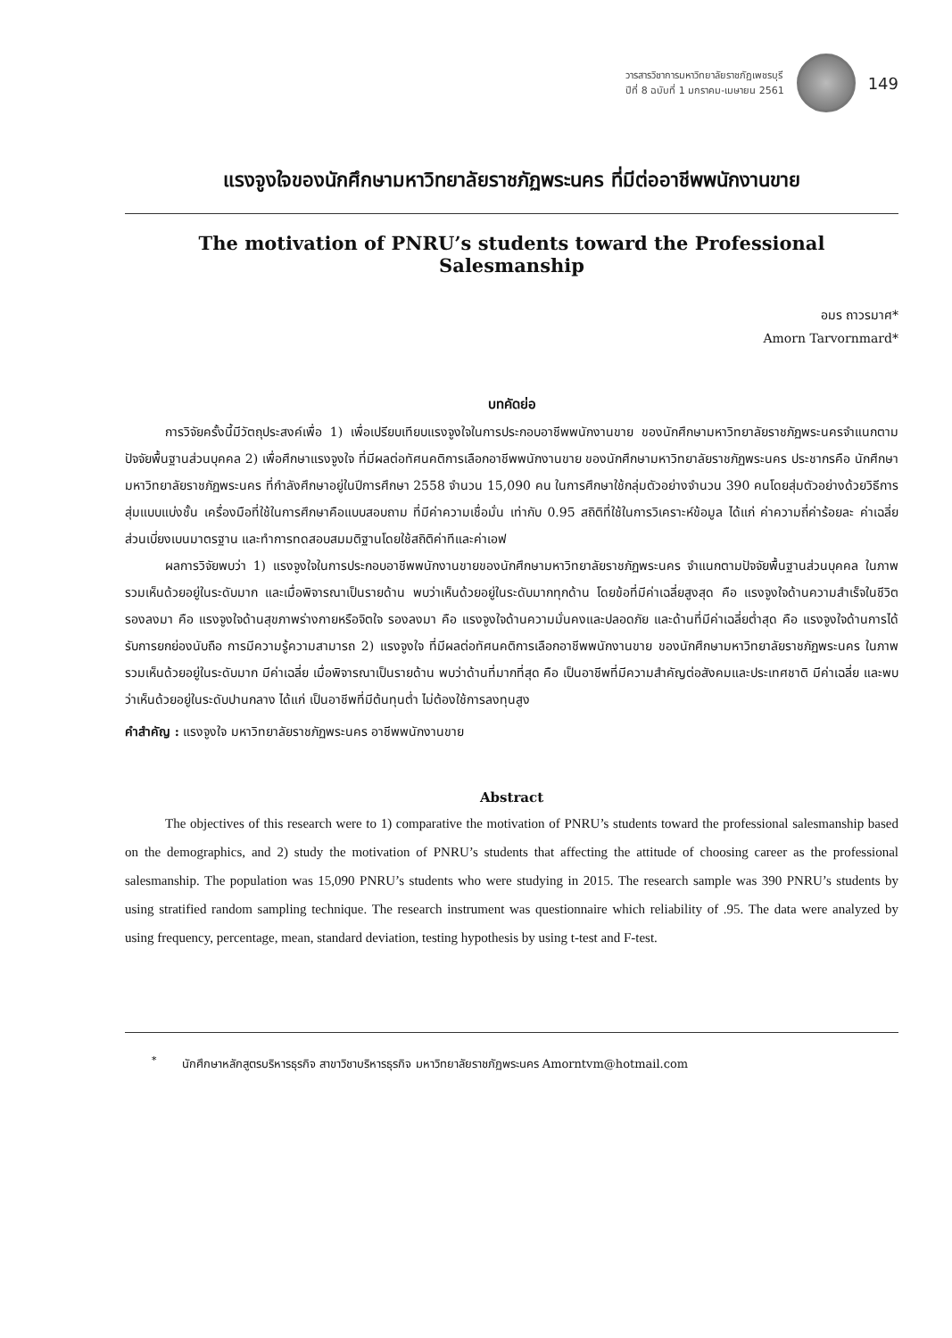วารสารวิชาการมหาวิทยาลัยราชภัฏเพชรบุรี
ปีที่ 8 ฉบับที่ 1 มกราคม-เมษายน 2561
149
แรงจูงใจของนักศึกษามหาวิทยาลัยราชภัฏพระนคร ที่มีต่ออาชีพพนักงานขาย
The motivation of PNRU’s students toward the Professional Salesmanship
อมร ถาวรมาศ*
Amorn Tarvornmard*
บทคัดย่อ
การวิจัยครั้งนี้มีวัตถุประสงค์เพื่อ 1) เพื่อเปรียบเทียบแรงจูงใจในการประกอบอาชีพพนักงานขาย ของนักศึกษามหาวิทยาลัยราชภัฏพระนครจำแนกตามปัจจัยพื้นฐานส่วนบุคคล 2) เพื่อศึกษาแรงจูงใจ ที่มีผลต่อทัศนคติการเลือกอาชีพพนักงานขาย ของนักศึกษามหาวิทยาลัยราชภัฏพระนคร ประชากรคือ นักศึกษามหาวิทยาลัยราชภัฏพระนคร ที่กำลังศึกษาอยู่ในปีการศึกษา 2558 จำนวน 15,090 คน ในการศึกษาใช้กลุ่มตัวอย่างจำนวน 390 คนโดยสุ่มตัวอย่างด้วยวิธีการสุ่มแบบแบ่งชั้น เครื่องมือที่ใช้ในการศึกษาคือแบบสอบถาม ที่มีค่าความเชื่อมั่น เท่ากับ 0.95 สถิติที่ใช้ในการวิเคราะห์ข้อมูล ได้แก่ ค่าความถี่ค่าร้อยละ ค่าเฉลี่ย ส่วนเบี่ยงเบนมาตรฐาน และทำการทดสอบสมมติฐานโดยใช้สถิติค่าทีและค่าเอฟ
ผลการวิจัยพบว่า 1) แรงจูงใจในการประกอบอาชีพพนักงานขายของนักศึกษามหาวิทยาลัยราชภัฏพระนคร จำแนกตามปัจจัยพื้นฐานส่วนบุคคล ในภาพรวมเห็นด้วยอยู่ในระดับมาก และเมื่อพิจารณาเป็นรายด้าน พบว่าเห็นด้วยอยู่ในระดับมากทุกด้าน โดยข้อที่มีค่าเฉลี่ยสูงสุด คือ แรงจูงใจด้านความสำเร็จในชีวิต รองลงมา คือ แรงจูงใจด้านสุขภาพร่างกายหรือจิตใจ รองลงมา คือ แรงจูงใจด้านความมั่นคงและปลอดภัย และด้านที่มีค่าเฉลี่ยต่ำสุด คือ แรงจูงใจด้านการได้รับการยกย่องนับถือ การมีความรู้ความสามารถ 2) แรงจูงใจ ที่มีผลต่อทัศนคติการเลือกอาชีพพนักงานขาย ของนักศึกษามหาวิทยาลัยราชภัฏพระนคร ในภาพรวมเห็นด้วยอยู่ในระดับมาก มีค่าเฉลี่ย เมื่อพิจารณาเป็นรายด้าน พบว่าด้านที่มากที่สุด คือ เป็นอาชีพที่มีความสำคัญต่อสังคมและประเทศชาติ มีค่าเฉลี่ย และพบว่าเห็นด้วยอยู่ในระดับปานกลาง ได้แก่ เป็นอาชีพที่มีต้นทุนต่ำ ไม่ต้องใช้การลงทุนสูง
คำสำคัญ : แรงจูงใจ มหาวิทยาลัยราชภัฏพระนคร อาชีพพนักงานขาย
Abstract
The objectives of this research were to 1) comparative the motivation of PNRU’s students toward the professional salesmanship based on the demographics, and 2) study the motivation of PNRU’s students that affecting the attitude of choosing career as the professional salesmanship. The population was 15,090 PNRU’s students who were studying in 2015. The research sample was 390 PNRU’s students by using stratified random sampling technique. The research instrument was questionnaire which reliability of .95. The data were analyzed by using frequency, percentage, mean, standard deviation, testing hypothesis by using t-test and F-test.
<sup>*</sup> นักศึกษาหลักสูตรบริหารธุรกิจ สาขาวิชาบริหารธุรกิจ มหาวิทยาลัยราชภัฏพระนคร Amorntvm@hotmail.com